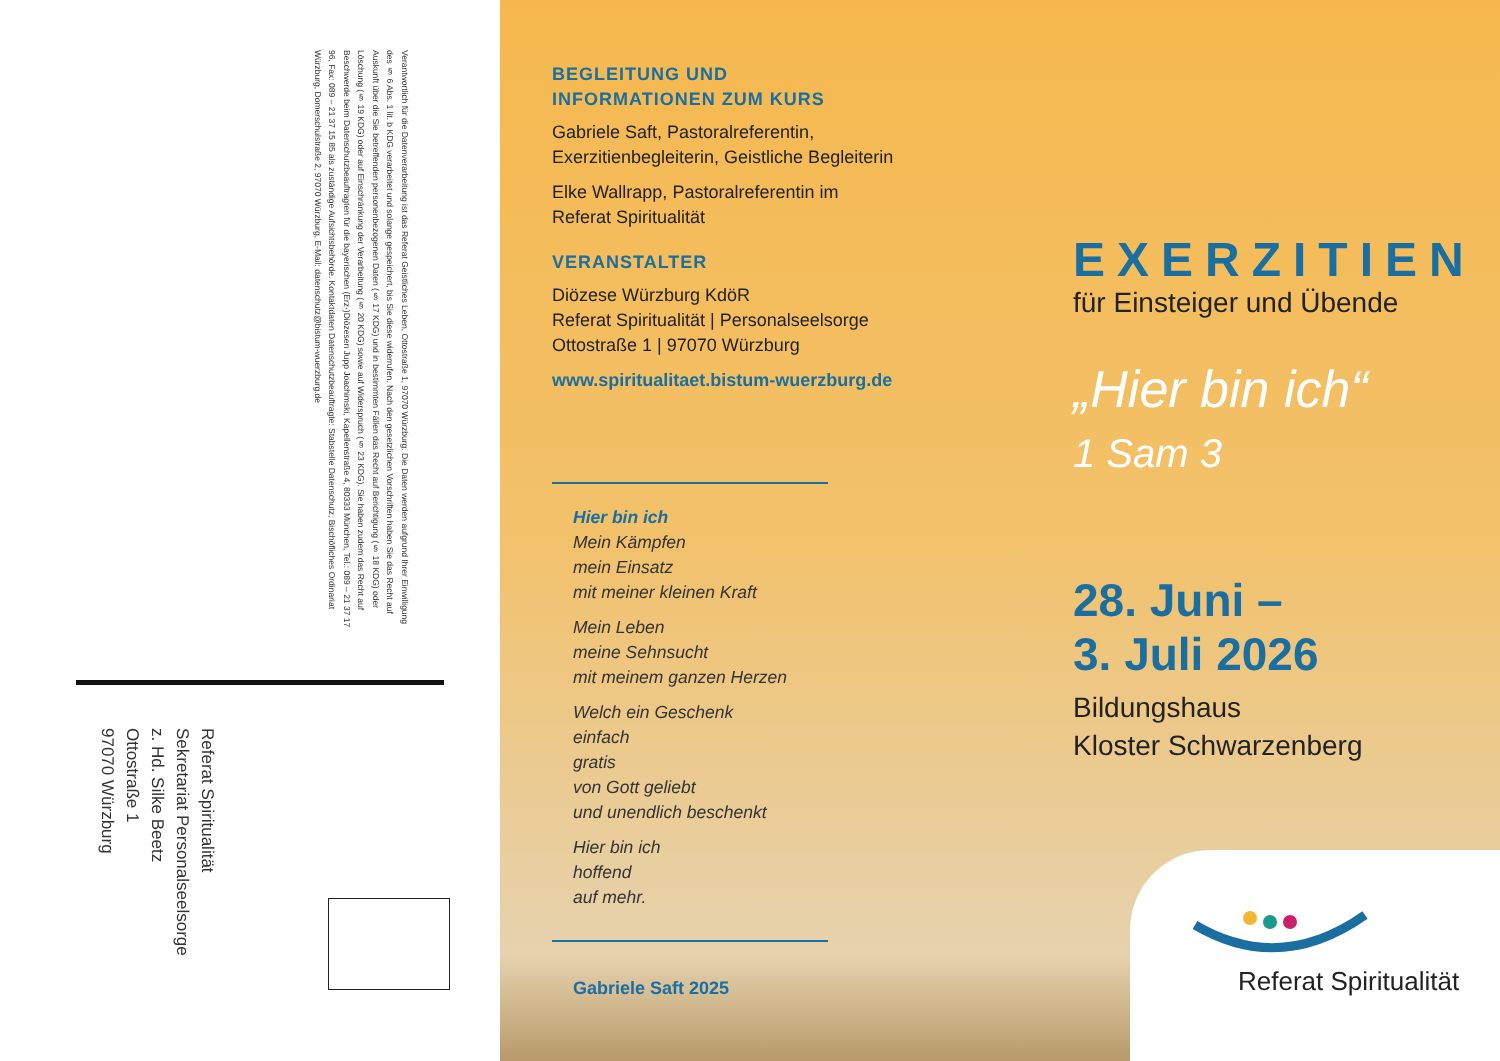Verantwortlich für die Datenverarbeitung ist das Referat Geistliches Leben, Ottostraße 1, 97070 Würzburg. Die Daten werden aufgrund Ihrer Einwilligung des § 6 Abs. 1 lit. b KDG verarbeitet und solange gespeichert, bis Sie diese widerrufen. Nach den gesetzlichen Vorschriften haben Sie das Recht auf Auskunft über die Sie betreffenden personenbezogenen Daten (§ 17 KDG) und in bestimmten Fällen das Recht auf Berichtigung (§ 18 KDG) oder Löschung (§ 19 KDG) oder auf Einschränkung der Verarbeitung (§ 20 KDG) sowie auf Widerspruch (§ 23 KDG). Sie haben zudem das Recht auf Beschwerde beim Datenschutzbeauftragten für die bayerischen (Erz-)Diözesen Jupp Joachimski, Kapellenstraße 4, 80333 München, Tel.: 089 – 21 37 17 96, Fax: 089 – 21 37 15 85 als zuständige Aufsichtsbehörde. Kontaktdaten Datenschutzbeauftragte: Stabstelle Datenschutz, Bischöfliches Ordinariat Würzburg, Domerschulstraße 2, 97070 Würzburg, E-Mail: datenschutz@bistum-wuerzburg.de
Referat Spiritualität
Sekretariat Personalseelsorge
z. Hd. Silke Beetz
Ottostraße 1
97070 Würzburg
BEGLEITUNG UND
INFORMATIONEN ZUM KURS
Gabriele Saft, Pastoralreferentin, Exerzitienbegleiterin, Geistliche Begleiterin
Elke Wallrapp, Pastoralreferentin im Referat Spiritualität
VERANSTALTER
Diözese Würzburg KdöR
Referat Spiritualität | Personalseelsorge
Ottostraße 1 | 97070 Würzburg
www.spiritualitaet.bistum-wuerzburg.de
Hier bin ich
Mein Kämpfen
mein Einsatz
mit meiner kleinen Kraft
Mein Leben
meine Sehnsucht
mit meinem ganzen Herzen
Welch ein Geschenk
einfach
gratis
von Gott geliebt
und unendlich beschenkt
Hier bin ich
hoffend
auf mehr.
Gabriele Saft 2025
EXERZITIEN
für Einsteiger und Übende
„Hier bin ich“
1 Sam 3
28. Juni –
3. Juli 2026
Bildungshaus
Kloster Schwarzenberg
Referat Spiritualität